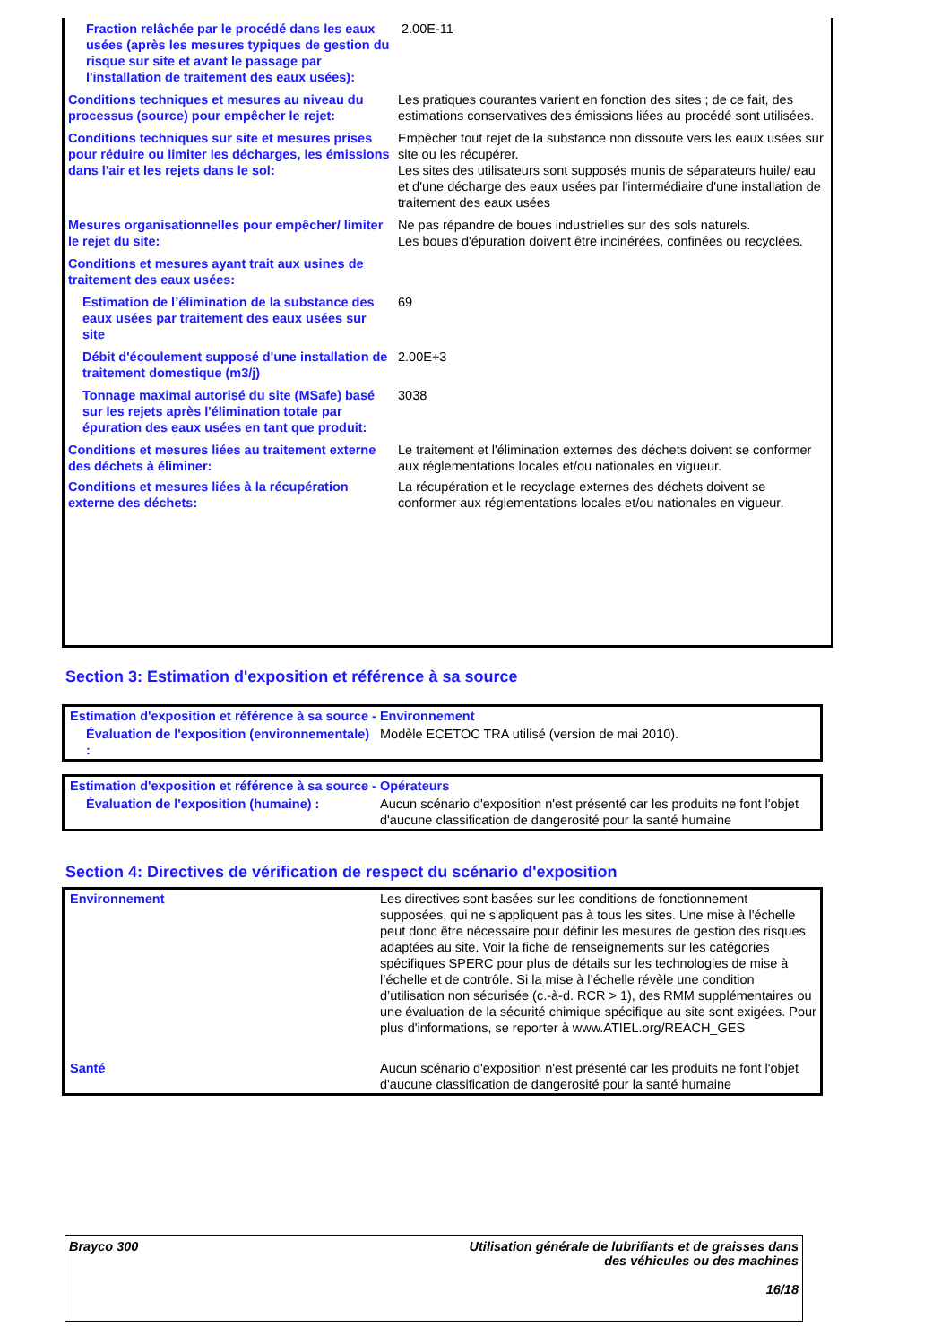| Fraction relâchée par le procédé dans les eaux usées (après les mesures typiques de gestion du risque sur site et avant le passage par l'installation de traitement des eaux usées): | 2.00E-11 |
| Conditions techniques et mesures au niveau du processus (source) pour empêcher le rejet: | Les pratiques courantes varient en fonction des sites ; de ce fait, des estimations conservatives des émissions liées au procédé sont utilisées. |
| Conditions techniques sur site et mesures prises pour réduire ou limiter les décharges, les émissions dans l'air et les rejets dans le sol: | Empêcher tout rejet de la substance non dissoute vers les eaux usées sur site ou les récupérer. Les sites des utilisateurs sont supposés munis de séparateurs huile/ eau et d'une décharge des eaux usées par l'intermédiaire d'une installation de traitement des eaux usées |
| Mesures organisationnelles pour empêcher/ limiter le rejet du site: | Ne pas répandre de boues industrielles sur des sols naturels. Les boues d'épuration doivent être incinérées, confinées ou recyclées. |
| Conditions et mesures ayant trait aux usines de traitement des eaux usées: | |
| Estimation de l’élimination de la substance des eaux usées par traitement des eaux usées sur site | 69 |
| Débit d'écoulement supposé d'une installation de traitement domestique (m3/j) | 2.00E+3 |
| Tonnage maximal autorisé du site (MSafe) basé sur les rejets après l'élimination totale par épuration des eaux usées en tant que produit: | 3038 |
| Conditions et mesures liées au traitement externe des déchets à éliminer: | Le traitement et l'élimination externes des déchets doivent se conformer aux réglementations locales et/ou nationales en vigueur. |
| Conditions et mesures liées à la récupération externe des déchets: | La récupération et le recyclage externes des déchets doivent se conformer aux réglementations locales et/ou nationales en vigueur. |
Section 3: Estimation d'exposition et référence à sa source
| Estimation d'exposition et référence à sa source - Environnement | |
| Évaluation de l'exposition (environnementale) : | Modèle ECETOC TRA utilisé (version de mai 2010). |
| Estimation d'exposition et référence à sa source - Opérateurs | |
| Évaluation de l'exposition (humaine) : | Aucun scénario d'exposition n'est présenté car les produits ne font l'objet d'aucune classification de dangerosité pour la santé humaine |
Section 4: Directives de vérification de respect du scénario d'exposition
| Environnement | Les directives sont basées sur les conditions de fonctionnement supposées, qui ne s'appliquent pas à tous les sites. Une mise à l'échelle peut donc être nécessaire pour définir les mesures de gestion des risques adaptées au site. Voir la fiche de renseignements sur les catégories spécifiques SPERC pour plus de détails sur les technologies de mise à l’échelle et de contrôle. Si la mise à l’échelle révèle une condition d’utilisation non sécurisée (c.-à-d. RCR > 1), des RMM supplémentaires ou une évaluation de la sécurité chimique spécifique au site sont exigées. Pour plus d'informations, se reporter à www.ATIEL.org/REACH_GES |
| Santé | Aucun scénario d'exposition n'est présenté car les produits ne font l'objet d'aucune classification de dangerosité pour la santé humaine |
Brayco 300 Utilisation générale de lubrifiants et de graisses dans
des véhicules ou des machines
16/18